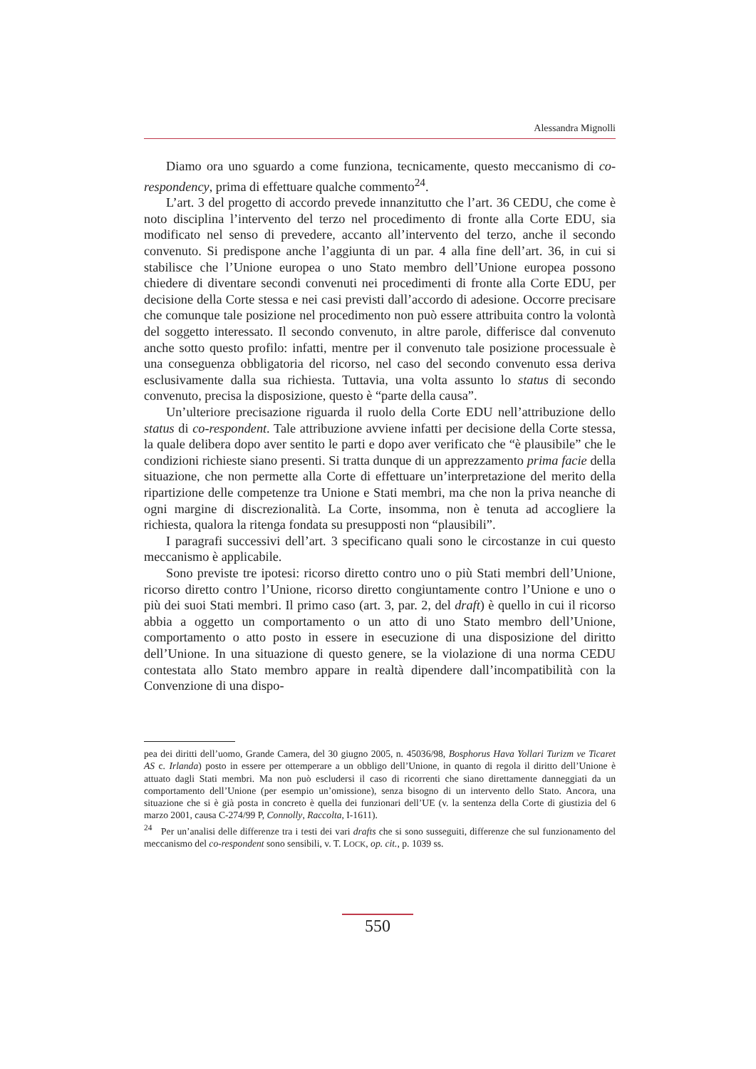Alessandra Mignolli
Diamo ora uno sguardo a come funziona, tecnicamente, questo meccanismo di co-respondency, prima di effettuare qualche commento<sup>24</sup>.
L’art. 3 del progetto di accordo prevede innanzitutto che l’art. 36 CEDU, che come è noto disciplina l’intervento del terzo nel procedimento di fronte alla Corte EDU, sia modificato nel senso di prevedere, accanto all’intervento del terzo, anche il secondo convenuto. Si predispone anche l’aggiunta di un par. 4 alla fine dell’art. 36, in cui si stabilisce che l’Unione europea o uno Stato membro dell’Unione europea possono chiedere di diventare secondi convenuti nei procedimenti di fronte alla Corte EDU, per decisione della Corte stessa e nei casi previsti dall’accordo di adesione. Occorre precisare che comunque tale posizione nel procedimento non può essere attribuita contro la volontà del soggetto interessato. Il secondo convenuto, in altre parole, differisce dal convenuto anche sotto questo profilo: infatti, mentre per il convenuto tale posizione processuale è una conseguenza obbligatoria del ricorso, nel caso del secondo convenuto essa deriva esclusivamente dalla sua richiesta. Tuttavia, una volta assunto lo status di secondo convenuto, precisa la disposizione, questo è “parte della causa”.
Un’ulteriore precisazione riguarda il ruolo della Corte EDU nell’attribuzione dello status di co-respondent. Tale attribuzione avviene infatti per decisione della Corte stessa, la quale delibera dopo aver sentito le parti e dopo aver verificato che “è plausibile” che le condizioni richieste siano presenti. Si tratta dunque di un apprezzamento prima facie della situazione, che non permette alla Corte di effettuare un’interpretazione del merito della ripartizione delle competenze tra Unione e Stati membri, ma che non la priva neanche di ogni margine di discrezionalità. La Corte, insomma, non è tenuta ad accogliere la richiesta, qualora la ritenga fondata su presupposti non “plausibili”.
I paragrafi successivi dell’art. 3 specificano quali sono le circostanze in cui questo meccanismo è applicabile.
Sono previste tre ipotesi: ricorso diretto contro uno o più Stati membri dell’Unione, ricorso diretto contro l’Unione, ricorso diretto congiuntamente contro l’Unione e uno o più dei suoi Stati membri. Il primo caso (art. 3, par. 2, del draft) è quello in cui il ricorso abbia a oggetto un comportamento o un atto di uno Stato membro dell’Unione, comportamento o atto posto in essere in esecuzione di una disposizione del diritto dell’Unione. In una situazione di questo genere, se la violazione di una norma CEDU contestata allo Stato membro appare in realtà dipendere dall’incompatibilità con la Convenzione di una dispo-
pea dei diritti dell’uomo, Grande Camera, del 30 giugno 2005, n. 45036/98, Bosphorus Hava Yollari Turizm ve Ticaret AS c. Irlanda) posto in essere per ottemperare a un obbligo dell’Unione, in quanto di regola il diritto dell’Unione è attuato dagli Stati membri. Ma non può escludersi il caso di ricorrenti che siano direttamente danneggiati da un comportamento dell’Unione (per esempio un’omissione), senza bisogno di un intervento dello Stato. Ancora, una situazione che si è già posta in concreto è quella dei funzionari dell’UE (v. la sentenza della Corte di giustizia del 6 marzo 2001, causa C-274/99 P, Connolly, Raccolta, I-1611).
<sup>24</sup> Per un’analisi delle differenze tra i testi dei vari drafts che si sono susseguiti, differenze che sul funzionamento del meccanismo del co-respondent sono sensibili, v. T. LOCK, op. cit., p. 1039 ss.
550